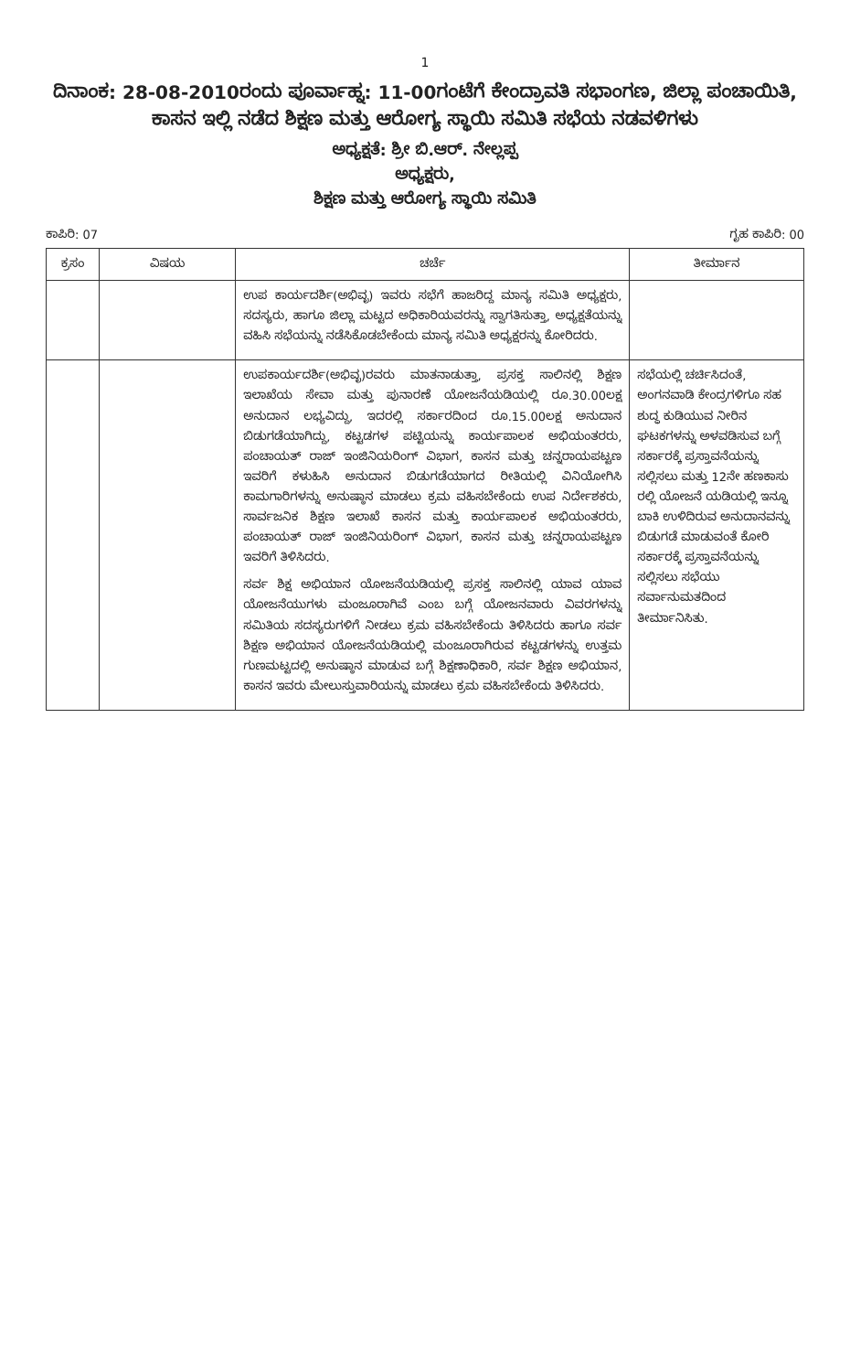1
ದಿನಾಂಕ: 28-08-2010ರಂದು ಪೂರ್ವಾಹ್ನ: 11-00ಗಂಟೆಗೆ ಕೇಂದ್ರಾವತಿ ಸಭಾಂಗಣ, ಜಿಲ್ಲಾ ಪಂಚಾಯಿತಿ, ಕಾಸನ ಇಲ್ಲಿ ನಡೆದ ಶಿಕ್ಷಣ ಮತ್ತು ಆರೋಗ್ಯ ಸ್ಥಾಯಿ ಸಮಿತಿ ಸಭೆಯ ನಡವಳಿಗಳು
ಅಧ್ಯಕ್ಷತೆ: ಶ್ರೀ ಬಿ.ಆರ್. ನೇಲ್ಲಪ್ಪ
ಅಧ್ಯಕ್ಷರು,
ಶಿಕ್ಷಣ ಮತ್ತು ಆರೋಗ್ಯ ಸ್ಥಾಯಿ ಸಮಿತಿ
ಕಾಪಿರಿ: 07 ಗೃಹ ಕಾಪಿರಿ: 00
| ಕ್ರಸಂ | ವಿಷಯ | ಚರ್ಚೆ | ತೀರ್ಮಾನ |
| --- | --- | --- | --- |
| | | ಉಪ ಕಾರ್ಯದರ್ಶಿ(ಅಭಿವೃ) ಇವರು ಸಭೆಗೆ ಹಾಜರಿದ್ದ ಮಾನ್ಯ ಸಮಿತಿ ಅಧ್ಯಕ್ಷರು, ಸದಸ್ಯರು, ಹಾಗೂ ಜಿಲ್ಲಾ ಮಟ್ಟದ ಅಧಿಕಾರಿಯವರನ್ನು ಸ್ವಾಗತಿಸುತ್ತಾ, ಅಧ್ಯಕ್ಷತೆಯನ್ನು ವಹಿಸಿ ಸಭೆಯನ್ನು ನಡೆಸಿಕೊಡಬೇಕೆಂದು ಮಾನ್ಯ ಸಮಿತಿ ಅಧ್ಯಕ್ಷರನ್ನು ಕೋರಿದರು. | |
| | | ಉಪಕಾರ್ಯದರ್ಶಿ(ಅಭಿವೃ)ರವರು ಮಾತನಾಡುತ್ತಾ, ಪ್ರಸಕ್ತ ಸಾಲಿನಲ್ಲಿ ಶಿಕ್ಷಣ ಇಲಾಖೆಯ ಸೇವಾ ಮತ್ತು ಪುನಾರಣೆ ಯೋಜನೆಯಡಿಯಲ್ಲಿ ರೂ.30.00ಲಕ್ಷ ಅನುದಾನ ಲಭ್ಯವಿದ್ದು, ಇದರಲ್ಲಿ ಸರ್ಕಾರದಿಂದ ರೂ.15.00ಲಕ್ಷ ಅನುದಾನ ಬಿಡುಗಡೆಯಾಗಿದ್ದು, ಕಟ್ಟಡಗಳ ಪಟ್ಟಿಯನ್ನು ಕಾರ್ಯಪಾಲಕ ಅಭಿಯಂತರರು, ಪಂಚಾಯತ್ ರಾಜ್ ಇಂಜಿನಿಯರಿಂಗ್ ವಿಭಾಗ, ಕಾಸನ ಮತ್ತು ಚನ್ನರಾಯಪಟ್ಟಣ ಇವರಿಗೆ ಕಳುಹಿಸಿ ಅನುದಾನ ಬಿಡುಗಡೆಯಾಗದ ರೀತಿಯಲ್ಲಿ ವಿನಿಯೋಗಿಸಿ ಕಾಮಗಾರಿಗಳನ್ನು ಅನುಷ್ಠಾನ ಮಾಡಲು ಕ್ರಮ ವಹಿಸಬೇಕೆಂದು ಉಪ ನಿರ್ದೇಶಕರು, ಸಾರ್ವಜನಿಕ ಶಿಕ್ಷಣ ಇಲಾಖೆ ಕಾಸನ ಮತ್ತು ಕಾರ್ಯಪಾಲಕ ಅಭಿಯಂತರರು, ಪಂಚಾಯತ್ ರಾಜ್ ಇಂಜಿನಿಯರಿಂಗ್ ವಿಭಾಗ, ಕಾಸನ ಮತ್ತು ಚನ್ನರಾಯಪಟ್ಟಣ ಇವರಿಗೆ ತಿಳಿಸಿದರು. ಸರ್ವ ಶಿಕ್ಷ ಅಭಿಯಾನ ಯೋಜನೆಯಡಿಯಲ್ಲಿ ಪ್ರಸಕ್ತ ಸಾಲಿನಲ್ಲಿ ಯಾವ ಯಾವ ಯೋಜನೆಯುಗಳು ಮಂಜೂರಾಗಿವೆ ಎಂಬ ಬಗ್ಗೆ ಯೋಜನವಾರು ವಿವರಗಳನ್ನು ಸಮಿತಿಯ ಸದಸ್ಯರುಗಳಿಗೆ ನೀಡಲು ಕ್ರಮ ವಹಿಸಬೇಕೆಂದು ತಿಳಿಸಿದರು ಹಾಗೂ ಸರ್ವ ಶಿಕ್ಷಣ ಅಭಿಯಾನ ಯೋಜನೆಯಡಿಯಲ್ಲಿ ಮಂಜೂರಾಗಿರುವ ಕಟ್ಟಡಗಳನ್ನು ಉತ್ತಮ ಗುಣಮಟ್ಟದಲ್ಲಿ ಅನುಷ್ಠಾನ ಮಾಡುವ ಬಗ್ಗೆ ಶಿಕ್ಷಣಾಧಿಕಾರಿ, ಸರ್ವ ಶಿಕ್ಷಣ ಅಭಿಯಾನ, ಕಾಸನ ಇವರು ಮೇಲುಸ್ತುವಾರಿಯನ್ನು ಮಾಡಲು ಕ್ರಮ ವಹಿಸಬೇಕೆಂದು ತಿಳಿಸಿದರು. | ಸಭೆಯಲ್ಲಿ ಚರ್ಚಿಸಿದಂತೆ, ಅಂಗನವಾಡಿ ಕೇಂದ್ರಗಳಿಗೂ ಸಹ ಶುದ್ಧ ಕುಡಿಯುವ ನೀರಿನ ಘಟಕಗಳನ್ನು ಅಳವಡಿಸುವ ಬಗ್ಗೆ ಸರ್ಕಾರಕ್ಕೆ ಪ್ರಸ್ತಾವನೆಯನ್ನು ಸಲ್ಲಿಸಲು ಮತ್ತು 12ನೇ ಹಣಕಾಸು ರಲ್ಲಿ ಯೋಜನೆ ಯಡಿಯಲ್ಲಿ ಇನ್ನೂ ಬಾಕಿ ಉಳಿದಿರುವ ಅನುದಾನವನ್ನು ಬಿಡುಗಡೆ ಮಾಡುವಂತೆ ಕೋರಿ ಸರ್ಕಾರಕ್ಕೆ ಪ್ರಸ್ತಾವನೆಯನ್ನು ಸಲ್ಲಿಸಲು ಸಭೆಯು ಸರ್ವಾನುಮತದಿಂದ ತೀರ್ಮಾನಿಸಿತು. |